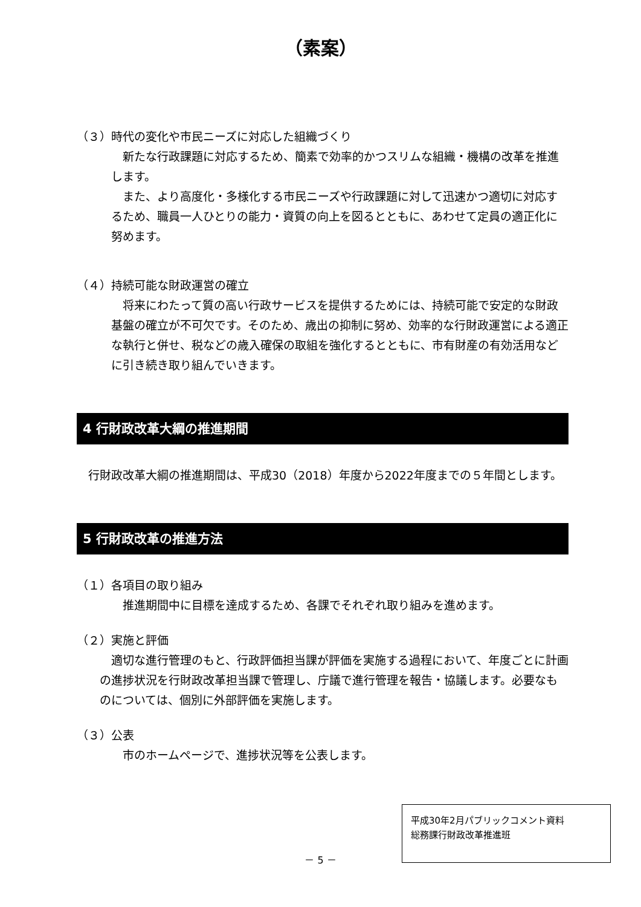（素案）
（３）時代の変化や市民ニーズに対応した組織づくり
新たな行政課題に対応するため、簡素で効率的かつスリムな組織・機構の改革を推進します。
また、より高度化・多様化する市民ニーズや行政課題に対して迅速かつ適切に対応するため、職員一人ひとりの能力・資質の向上を図るとともに、あわせて定員の適正化に努めます。
（４）持続可能な財政運営の確立
将来にわたって質の高い行政サービスを提供するためには、持続可能で安定的な財政基盤の確立が不可欠です。そのため、歳出の抑制に努め、効率的な行財政運営による適正な執行と併せ、税などの歳入確保の取組を強化するとともに、市有財産の有効活用などに引き続き取り組んでいきます。
4 行財政改革大綱の推進期間
行財政改革大綱の推進期間は、平成30（2018）年度から2022年度までの５年間とします。
5 行財政改革の推進方法
（１）各項目の取り組み
推進期間中に目標を達成するため、各課でそれぞれ取り組みを進めます。
（２）実施と評価
適切な進行管理のもと、行政評価担当課が評価を実施する過程において、年度ごとに計画の進捗状況を行財政改革担当課で管理し、庁議で進行管理を報告・協議します。必要なものについては、個別に外部評価を実施します。
（３）公表
市のホームページで、進捗状況等を公表します。
－ 5 －
平成30年2月パブリックコメント資料
総務課行財政改革推進班